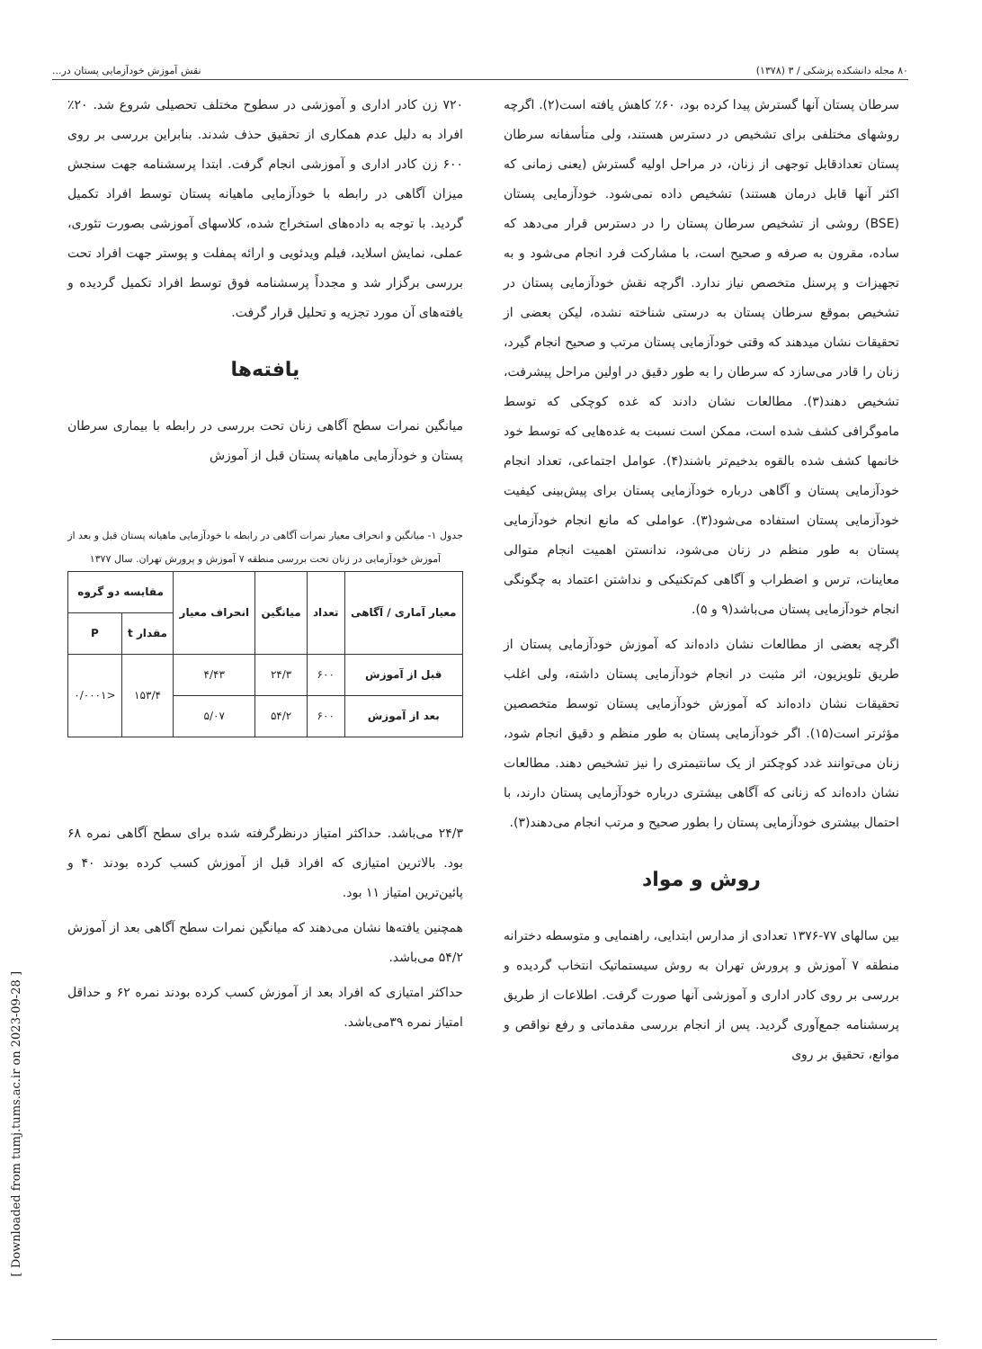۸۰ مجله دانشکده پزشکی / ۳ (۱۳۷۸) نقش آموزش خودآزمایی پستان در...
سرطان پستان آنها گسترش پیدا کرده بود، ۶۰٪ کاهش یافته است(۲). اگرچه روشهای مختلفی برای تشخیص در دسترس هستند، ولی متأسفانه سرطان پستان تعدادقابل توجهی از زنان، در مراحل اولیه گسترش (یعنی زمانی که اکثر آنها قابل درمان هستند) تشخیص داده نمی‌شود. خودآزمایی پستان (BSE) روشی از تشخیص سرطان پستان را در دسترس قرار می‌دهد که ساده، مقرون به صرفه و صحیح است، با مشارکت فرد انجام می‌شود و به تجهیزات و پرسنل متخصص نیاز ندارد. اگرچه نقش خودآزمایی پستان در تشخیص بموقع سرطان پستان به درستی شناخته نشده، لیکن بعضی از تحقیقات نشان میدهند که وقتی خودآزمایی پستان مرتب و صحیح انجام گیرد، زنان را قادر می‌سازد که سرطان را به طور دقیق در اولین مراحل پیشرفت، تشخیص دهند(۳). مطالعات نشان دادند که غده کوچکی که توسط ماموگرافی کشف شده است، ممکن است نسبت به غده‌هایی که توسط خود خانمها کشف شده بالقوه بدخیم‌تر باشند(۴). عوامل اجتماعی، تعداد انجام خودآزمایی پستان و آگاهی درباره خودآزمایی پستان برای پیش‌بینی کیفیت خودآزمایی پستان استفاده می‌شود(۳). عواملی که مانع انجام خودآزمایی پستان به طور منظم در زنان می‌شود، ندانستن اهمیت انجام متوالی معاینات، ترس و اضطراب و آگاهی کم‌تکنیکی و نداشتن اعتماد به چگونگی انجام خودآزمایی پستان می‌باشد(۹ و ۵).
اگرچه بعضی از مطالعات نشان داده‌اند که آموزش خودآزمایی پستان از طریق تلویزیون، اثر مثبت در انجام خودآزمایی پستان داشته، ولی اغلب تحقیقات نشان داده‌اند که آموزش خودآزمایی پستان توسط متخصصین مؤثرتر است(۱۵). اگر خودآزمایی پستان به طور منظم و دقیق انجام شود، زنان می‌توانند غدد کوچکتر از یک سانتیمتری را نیز تشخیص دهند. مطالعات نشان داده‌اند که زنانی که آگاهی بیشتری درباره خودآزمایی پستان دارند، با احتمال بیشتری خودآزمایی پستان را بطور صحیح و مرتب انجام می‌دهند(۳).
روش و مواد
بین سالهای ۷۷-۱۳۷۶ تعدادی از مدارس ابتدایی، راهنمایی و متوسطه دخترانه منطقه ۷ آموزش و پرورش تهران به روش سیستماتیک انتخاب گردیده و بررسی بر روی کادر اداری و آموزشی آنها صورت گرفت. اطلاعات از طریق پرسشنامه جمع‌آوری گردید. پس از انجام بررسی مقدماتی و رفع نواقص و موانع، تحقیق بر روی
۷۲۰ زن کادر اداری و آموزشی در سطوح مختلف تحصیلی شروع شد. ۲۰٪ افراد به دلیل عدم همکاری از تحقیق حذف شدند. بنابراین بررسی بر روی ۶۰۰ زن کادر اداری و آموزشی انجام گرفت. ابتدا پرسشنامه جهت سنجش میزان آگاهی در رابطه با خودآزمایی ماهیانه پستان توسط افراد تکمیل گردید. با توجه به داده‌های استخراج شده، کلاسهای آموزشی بصورت تئوری، عملی، نمایش اسلاید، فیلم ویدئویی و ارائه پمفلت و پوستر جهت افراد تحت بررسی برگزار شد و مجدداً پرسشنامه فوق توسط افراد تکمیل گردیده و یافته‌های آن مورد تجزیه و تحلیل قرار گرفت.
یافته‌ها
میانگین نمرات سطح آگاهی زنان تحت بررسی در رابطه با بیماری سرطان پستان و خودآزمایی ماهیانه پستان قبل از آموزش
جدول ۱- میانگین و انحراف معیار نمرات آگاهی در رابطه با خودآزمایی ماهیانه پستان قبل و بعد از آموزش خودآزمایی در زنان تحت بررسی منطقه ۷ آموزش و پرورش تهران. سال ۱۳۷۷
| معیار آماری / آگاهی | تعداد | میانگین | انحراف معیار | مقایسه دو گروه | |
| --- | --- | --- | --- | --- | --- |
| | | | | مقدار t | P |
| قبل از آموزش | ۶۰۰ | ۲۴/۳ | ۴/۴۳ | ۱۵۳/۴ | <۰/۰۰۰۱ |
| بعد از آموزش | ۶۰۰ | ۵۴/۲ | ۵/۰۷ | | |
۲۴/۳ می‌باشد. حداکثر امتیاز درنظرگرفته شده برای سطح آگاهی نمره ۶۸ بود. بالاترین امتیازی که افراد قبل از آموزش کسب کرده بودند ۴۰ و پائین‌ترین امتیاز ۱۱ بود.
همچنین یافته‌ها نشان می‌دهند که میانگین نمرات سطح آگاهی بعد از آموزش ۵۴/۲ می‌باشد.
حداکثر امتیازی که افراد بعد از آموزش کسب کرده بودند نمره ۶۲ و حداقل امتیاز نمره ۳۹می‌باشد.
[ Downloaded from tumj.tums.ac.ir on 2023-09-28 ]